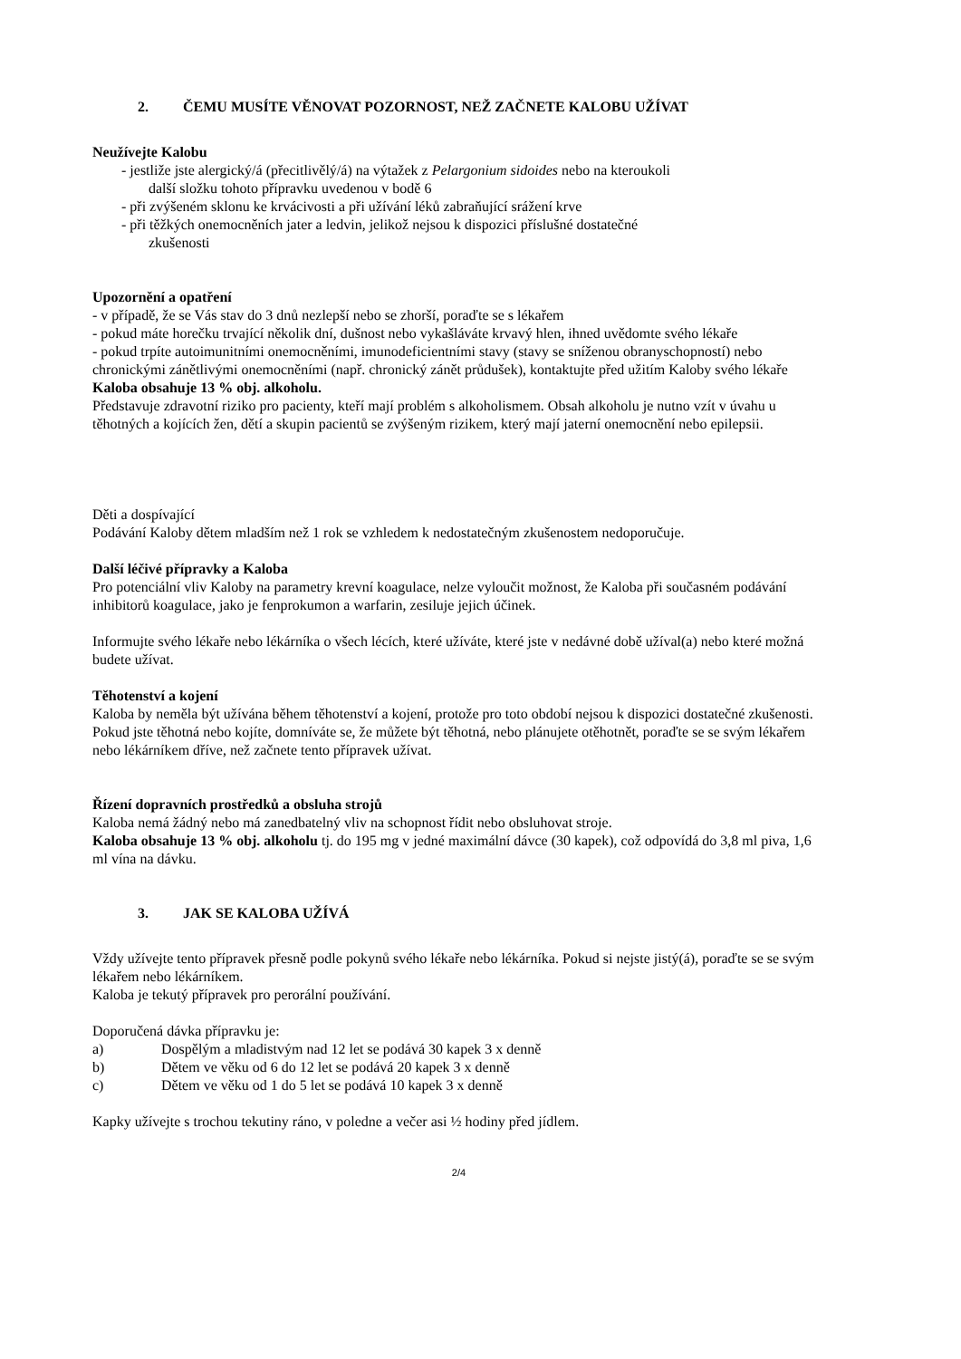2. ČEMU MUSÍTE VĚNOVAT POZORNOST, NEŽ ZAČNETE KALOBU UŽÍVAT
Neužívejte Kalobu
- jestliže jste alergický/á (přecitlivělý/á) na výtažek z Pelargonium sidoides nebo na kteroukoli
další složku tohoto přípravku uvedenou v bodě 6
- při zvýšeném sklonu ke krvácivosti a při užívání léků zabraňující srážení krve
- při těžkých onemocněních jater a ledvin, jelikož nejsou k dispozici příslušné dostatečné
zkušenosti
Upozornění a opatření
- v případě, že se Vás stav do 3 dnů nezlepší nebo se zhorší, poraďte se s lékařem
- pokud máte horečku trvající několik dní, dušnost nebo vykašláváte krvavý hlen, ihned uvědomte svého lékaře
- pokud trpíte autoimunitními onemocněními, imunodeficientními stavy (stavy se sníženou obranyschopností) nebo chronickými zánětlivými onemocněními (např. chronický zánět průdušek), kontaktujte před užitím Kaloby svého lékaře
Kaloba obsahuje 13 % obj. alkoholu.
Představuje zdravotní riziko pro pacienty, kteří mají problém s alkoholismem. Obsah alkoholu je nutno vzít v úvahu u těhotných a kojících žen, dětí a skupin pacientů se zvýšeným rizikem, který mají jaterní onemocnění nebo epilepsii.
Děti a dospívající
Podávání Kaloby dětem mladším než 1 rok se vzhledem k nedostatečným zkušenostem nedoporučuje.
Další léčivé přípravky a Kaloba
Pro potenciální vliv Kaloby na parametry krevní koagulace, nelze vyloučit možnost, že Kaloba při současném podávání inhibitorů koagulace, jako je fenprokumon a warfarin, zesiluje jejich účinek.
Informujte svého lékaře nebo lékárníka o všech lécích, které užíváte, které jste v nedávné době užíval(a) nebo které možná budete užívat.
Těhotenství a kojení
Kaloba by neměla být užívána během těhotenství a kojení, protože pro toto období nejsou k dispozici dostatečné zkušenosti.
Pokud jste těhotná nebo kojíte, domníváte se, že můžete být těhotná, nebo plánujete otěhotnět, poraďte se se svým lékařem nebo lékárníkem dříve, než začnete tento přípravek užívat.
Řízení dopravních prostředků a obsluha strojů
Kaloba nemá žádný nebo má zanedbatelný vliv na schopnost řídit nebo obsluhovat stroje.
Kaloba obsahuje 13 % obj. alkoholu tj. do 195 mg v jedné maximální dávce (30 kapek), což odpovídá do 3,8 ml piva, 1,6 ml vína na dávku.
3. JAK SE KALOBA UŽÍVÁ
Vždy užívejte tento přípravek přesně podle pokynů svého lékaře nebo lékárníka. Pokud si nejste jistý(á), poraďte se se svým lékařem nebo lékárníkem.
Kaloba je tekutý přípravek pro perorální používání.
Doporučená dávka přípravku je:
a) Dospělým a mladistvým nad 12 let se podává 30 kapek 3 x denně
b) Dětem ve věku od 6 do 12 let se podává 20 kapek 3 x denně
c) Dětem ve věku od 1 do 5 let se podává 10 kapek 3 x denně
Kapky užívejte s trochou tekutiny ráno, v poledne a večer asi ½ hodiny před jídlem.
2/4